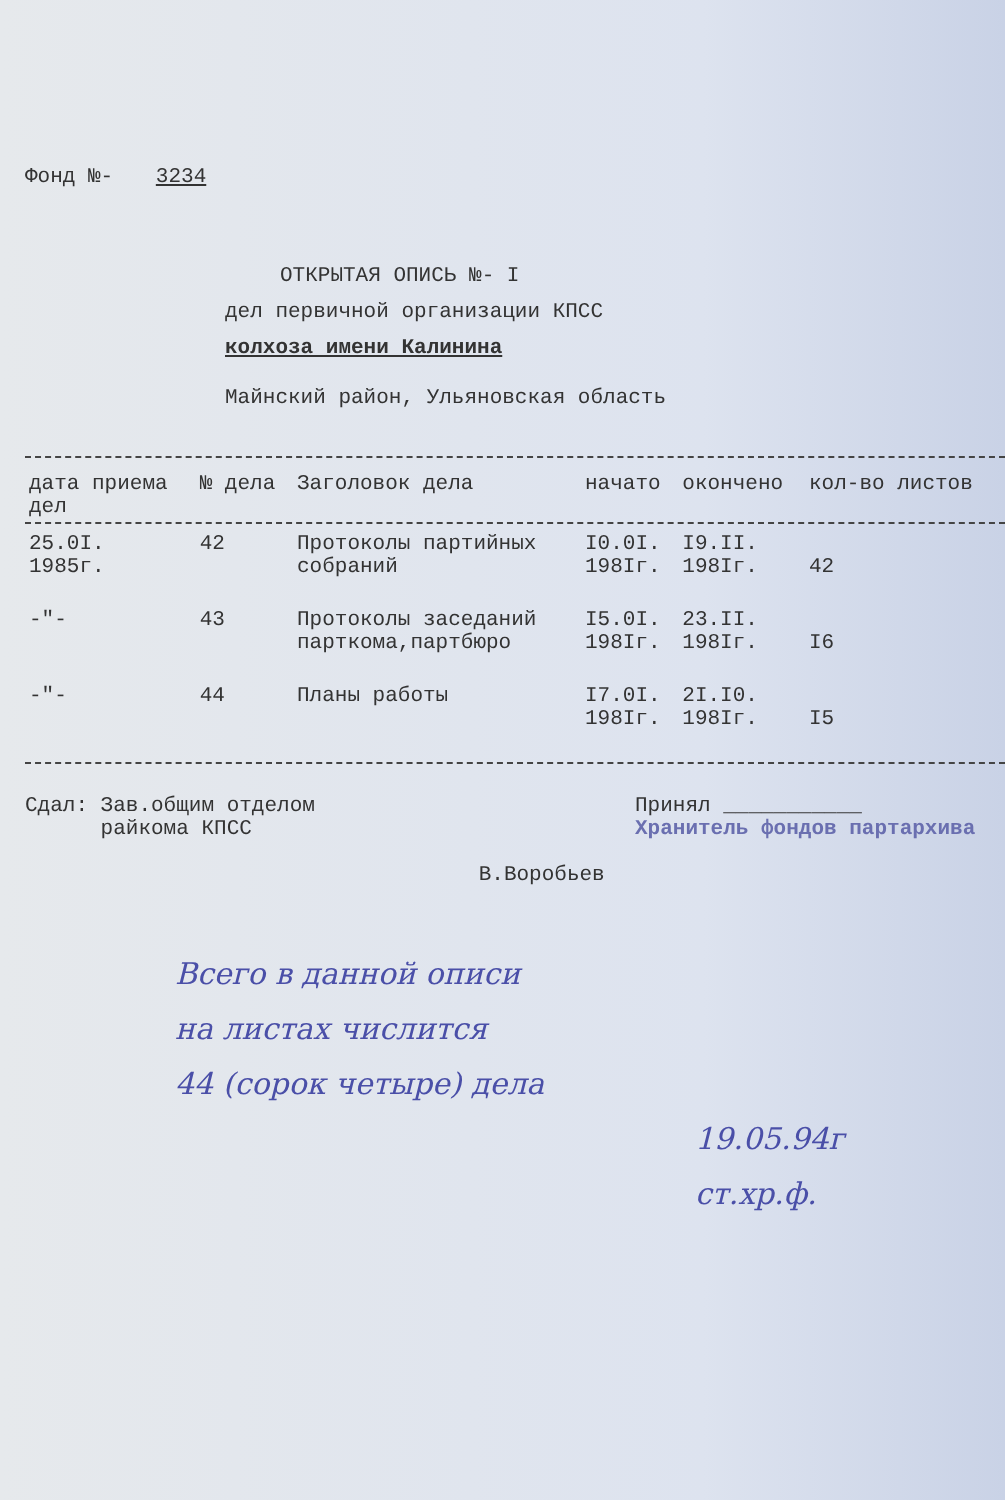Фонд №- 3234
ОТКРЫТАЯ ОПИСЬ №- I
дел первичной организации КПСС
колхоза имени Калинина
Майнский район, Ульяновская область
| дата приема дел | № дела | Заголовок дела | начато | окончено | кол-во листов |
| --- | --- | --- | --- | --- | --- |
| 25.0I. 1985г. | 42 | Протоколы партийных собраний | I0.0I. 198Iг. | I9.II. 198Iг. | 42 |
| -"- | 43 | Протоколы заседаний парткома,партбюро | I5.0I. 198Iг. | 23.II. 198Iг. | I6 |
| -"- | 44 | Планы работы | I7.0I. 198Iг. | 2I.I0. 198Iг. | I5 |
Сдал: Зав.общим отделом
райкома КПСС
В.Воробьев
Принял ___________
Хранитель фондов партархива
Всего в данной описи
на листах числится
44 (сорок четыре) дела
19.05.94г
ст.хр.ф.